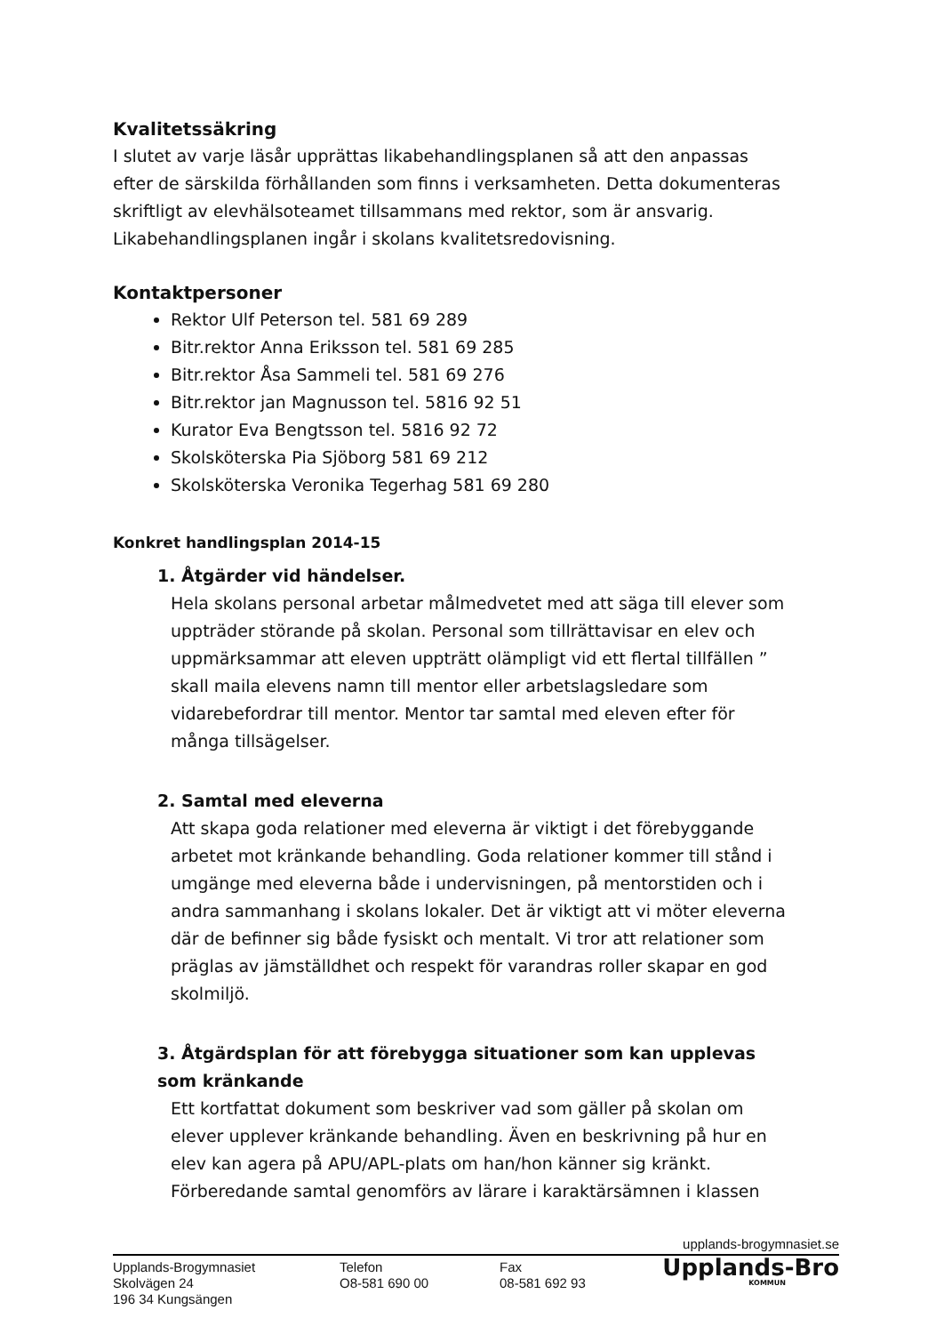Kvalitetssäkring
I slutet av varje läsår upprättas likabehandlingsplanen så att den anpassas efter de särskilda förhållanden som finns i verksamheten. Detta dokumenteras skriftligt av elevhälsoteamet tillsammans med rektor, som är ansvarig. Likabehandlingsplanen ingår i skolans kvalitetsredovisning.
Kontaktpersoner
Rektor Ulf Peterson tel. 581 69 289
Bitr.rektor Anna Eriksson tel. 581 69 285
Bitr.rektor Åsa Sammeli tel. 581 69 276
Bitr.rektor jan Magnusson tel. 5816 92 51
Kurator Eva Bengtsson tel. 5816 92 72
Skolsköterska Pia Sjöborg 581 69 212
Skolsköterska Veronika Tegerhag 581 69 280
Konkret handlingsplan 2014-15
1. Åtgärder vid händelser.
Hela skolans personal arbetar målmedvetet med att säga till elever som uppträder störande på skolan. Personal som tillrättavisar en elev och uppmärksammar att eleven uppträtt olämpligt vid ett flertal tillfällen ” skall maila elevens namn till mentor eller arbetslagsledare som vidarebefordrar till mentor. Mentor tar samtal med eleven efter för många tillsägelser.
2. Samtal med eleverna
Att skapa goda relationer med eleverna är viktigt i det förebyggande arbetet mot kränkande behandling. Goda relationer kommer till stånd i umgänge med eleverna både i undervisningen, på mentorstiden och i andra sammanhang i skolans lokaler. Det är viktigt att vi möter eleverna där de befinner sig både fysiskt och mentalt. Vi tror att relationer som präglas av jämställdhet och respekt för varandras roller skapar en god skolmiljö.
3. Åtgärdsplan för att förebygga situationer som kan upplevas som kränkande
Ett kortfattat dokument som beskriver vad som gäller på skolan om elever upplever kränkande behandling. Även en beskrivning på hur en elev kan agera på APU/APL-plats om han/hon känner sig kränkt. Förberedande samtal genomförs av lärare i karaktärsämnen i klassen
upplands-brogymnasiet.se
Upplands-Brogymnasiet
Skolvägen 24
196 34 Kungsängen
Telefon
O8-581 690 00
Fax
08-581 692 93
Upplands-Bro
KOMMUN